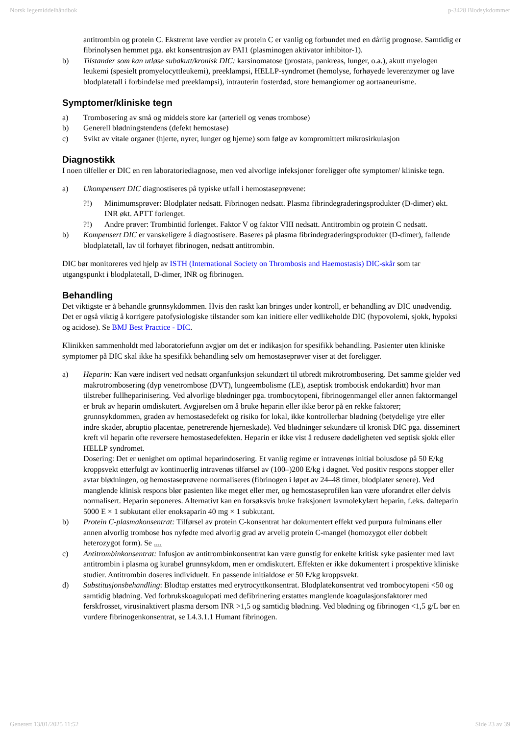Norsk legemiddelhåndbok p-3428 Blodsykdommer
antitrombin og protein C. Ekstremt lave verdier av protein C er vanlig og forbundet med en dårlig prognose. Samtidig er fibrinolysen hemmet pga. økt konsentrasjon av PAI1 (plasminogen aktivator inhibitor-1).
b) Tilstander som kan utløse subakutt/kronisk DIC: karsinomatose (prostata, pankreas, lunger, o.a.), akutt myelogen leukemi (spesielt promyelocyttleukemi), preeklampsi, HELLP-syndromet (hemolyse, forhøyede leverenzymer og lave blodplatetall i forbindelse med preeklampsi), intrauterin fosterdød, store hemangiomer og aortaaneurisme.
Symptomer/kliniske tegn
a) Trombosering av små og middels store kar (arteriell og venøs trombose)
b) Generell blødningstendens (defekt hemostase)
c) Svikt av vitale organer (hjerte, nyrer, lunger og hjerne) som følge av kompromittert mikrosirkulasjon
Diagnostikk
I noen tilfeller er DIC en ren laboratoriediagnose, men ved alvorlige infeksjoner foreligger ofte symptomer/ kliniske tegn.
a) Ukompensert DIC diagnostiseres på typiske utfall i hemostaseprøvene:
?!) Minimumsprøver: Blodplater nedsatt. Fibrinogen nedsatt. Plasma fibrindegraderingsprodukter (D-dimer) økt. INR økt. APTT forlenget.
?!) Andre prøver: Trombintid forlenget. Faktor V og faktor VIII nedsatt. Antitrombin og protein C nedsatt.
b) Kompensert DIC er vanskeligere å diagnostisere. Baseres på plasma fibrindegraderingsprodukter (D-dimer), fallende blodplatetall, lav til forhøyet fibrinogen, nedsatt antitrombin.
DIC bør monitoreres ved hjelp av ISTH (International Society on Thrombosis and Haemostasis) DIC-skår som tar utgangspunkt i blodplatetall, D-dimer, INR og fibrinogen.
Behandling
Det viktigste er å behandle grunnsykdommen. Hvis den raskt kan bringes under kontroll, er behandling av DIC unødvendig. Det er også viktig å korrigere patofysiologiske tilstander som kan initiere eller vedlikeholde DIC (hypovolemi, sjokk, hypoksi og acidose). Se BMJ Best Practice - DIC.
Klinikken sammenholdt med laboratoriefunn avgjør om det er indikasjon for spesifikk behandling. Pasienter uten kliniske symptomer på DIC skal ikke ha spesifikk behandling selv om hemostaseprøver viser at det foreligger.
a) Heparin: Kan være indisert ved nedsatt organfunksjon sekundært til utbredt mikrotrombosering. Det samme gjelder ved makrotrombosering (dyp venetrombose (DVT), lungeembolisme (LE), aseptisk trombotisk endokarditt) hvor man tilstreber fullheparinisering. Ved alvorlige blødninger pga. trombocytopeni, fibrinogenmangel eller annen faktormangel er bruk av heparin omdiskutert. Avgjørelsen om å bruke heparin eller ikke beror på en rekke faktorer; grunnsykdommen, graden av hemostasedefekt og risiko for lokal, ikke kontrollerbar blødning (betydelige ytre eller indre skader, abruptio placentae, penetrerende hjerneskade). Ved blødninger sekundære til kronisk DIC pga. disseminert kreft vil heparin ofte reversere hemostasedefekten. Heparin er ikke vist å redusere dødeligheten ved septisk sjokk eller HELLP syndromet.
Dosering: Det er uenighet om optimal heparindosering. Et vanlig regime er intravenøs initial bolusdose på 50 E/kg kroppsvekt etterfulgt av kontinuerlig intravenøs tilførsel av (100–)200 E/kg i døgnet. Ved positiv respons stopper eller avtar blødningen, og hemostaseprøvene normaliseres (fibrinogen i løpet av 24–48 timer, blodplater senere). Ved manglende klinisk respons blør pasienten like meget eller mer, og hemostaseprofilen kan være uforandret eller delvis normalisert. Heparin seponeres. Alternativt kan en forsøksvis bruke fraksjonert lavmolekylært heparin, f.eks. dalteparin 5000 E × 1 subkutant eller enoksaparin 40 mg × 1 subkutant.
b) Protein C-plasmakonsentrat: Tilførsel av protein C-konsentrat har dokumentert effekt ved purpura fulminans eller annen alvorlig trombose hos nyfødte med alvorlig grad av arvelig protein C-mangel (homozygot eller dobbelt heterozygot form). Se ....
c) Antitrombinkonsentrat: Infusjon av antitrombinkonsentrat kan være gunstig for enkelte kritisk syke pasienter med lavt antitrombin i plasma og kurabel grunnsykdom, men er omdiskutert. Effekten er ikke dokumentert i prospektive kliniske studier. Antitrombin doseres individuelt. En passende initialdose er 50 E/kg kroppsvekt.
d) Substitusjonsbehandling: Blodtap erstattes med erytrocyttkonsentrat. Blodplatekonsentrat ved trombocytopeni <50 og samtidig blødning. Ved forbrukskoagulopati med defibrinering erstattes manglende koagulasjonsfaktorer med ferskfrosset, virusinaktivert plasma dersom INR >1,5 og samtidig blødning. Ved blødning og fibrinogen <1,5 g/L bør en vurdere fibrinogenkonsentrat, se L4.3.1.1 Humant fibrinogen.
Generert 13/01/2025 11:52 Side 23 av 39